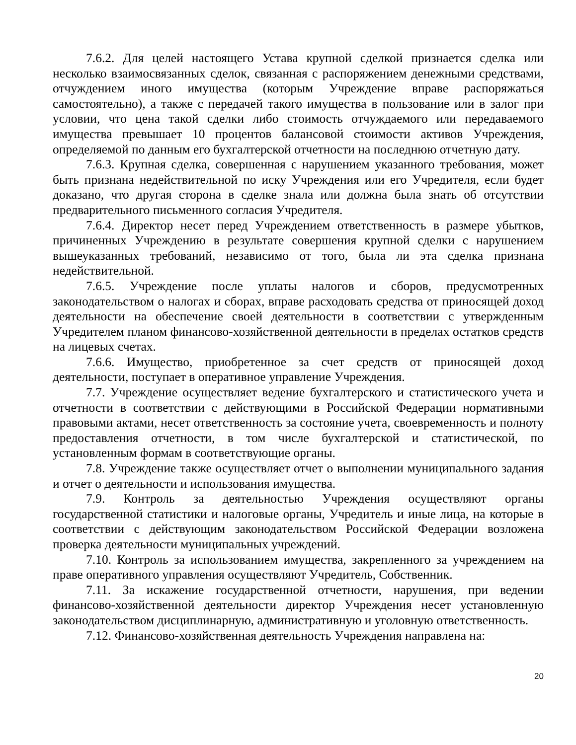7.6.2. Для целей настоящего Устава крупной сделкой признается сделка или несколько взаимосвязанных сделок, связанная с распоряжением денежными средствами, отчуждением иного имущества (которым Учреждение вправе распоряжаться самостоятельно), а также с передачей такого имущества в пользование или в залог при условии, что цена такой сделки либо стоимость отчуждаемого или передаваемого имущества превышает 10 процентов балансовой стоимости активов Учреждения, определяемой по данным его бухгалтерской отчетности на последнюю отчетную дату.
7.6.3. Крупная сделка, совершенная с нарушением указанного требования, может быть признана недействительной по иску Учреждения или его Учредителя, если будет доказано, что другая сторона в сделке знала или должна была знать об отсутствии предварительного письменного согласия Учредителя.
7.6.4. Директор несет перед Учреждением ответственность в размере убытков, причиненных Учреждению в результате совершения крупной сделки с нарушением вышеуказанных требований, независимо от того, была ли эта сделка признана недействительной.
7.6.5. Учреждение после уплаты налогов и сборов, предусмотренных законодательством о налогах и сборах, вправе расходовать средства от приносящей доход деятельности на обеспечение своей деятельности в соответствии с утвержденным Учредителем планом финансово-хозяйственной деятельности в пределах остатков средств на лицевых счетах.
7.6.6. Имущество, приобретенное за счет средств от приносящей доход деятельности, поступает в оперативное управление Учреждения.
7.7. Учреждение осуществляет ведение бухгалтерского и статистического учета и отчетности в соответствии с действующими в Российской Федерации нормативными правовыми актами, несет ответственность за состояние учета, своевременность и полноту предоставления отчетности, в том числе бухгалтерской и статистической, по установленным формам в соответствующие органы.
7.8. Учреждение также осуществляет отчет о выполнении муниципального задания и отчет о деятельности и использования имущества.
7.9. Контроль за деятельностью Учреждения осуществляют органы государственной статистики и налоговые органы, Учредитель и иные лица, на которые в соответствии с действующим законодательством Российской Федерации возложена проверка деятельности муниципальных учреждений.
7.10. Контроль за использованием имущества, закрепленного за учреждением на праве оперативного управления осуществляют Учредитель, Собственник.
7.11. За искажение государственной отчетности, нарушения, при ведении финансово-хозяйственной деятельности директор Учреждения несет установленную законодательством дисциплинарную, административную и уголовную ответственность.
7.12. Финансово-хозяйственная деятельность Учреждения направлена на:
20